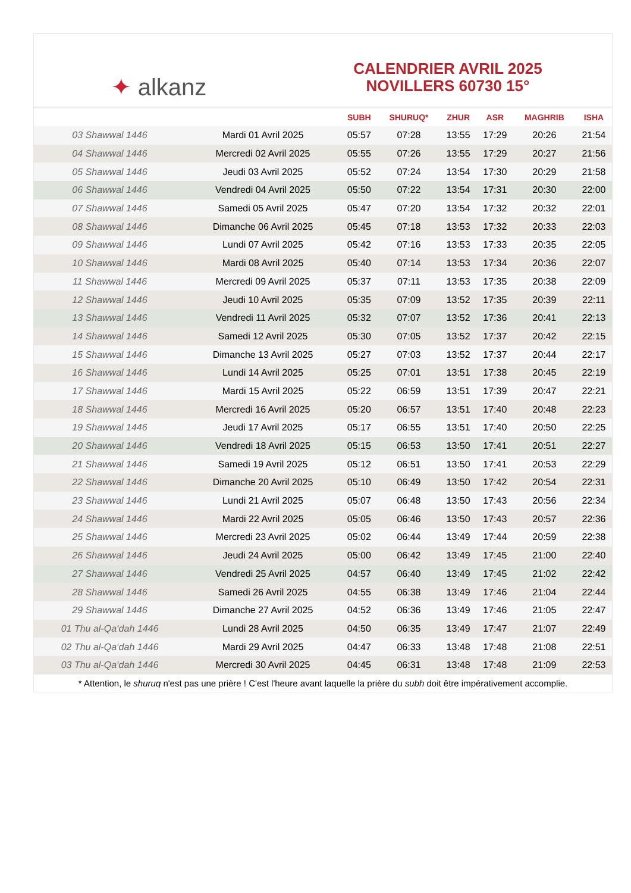✦ alkanz
CALENDRIER AVRIL 2025
NOVILLERS 60730 15°
| | | SUBH | SHURUQ* | ZHUR | ASR | MAGHRIB | ISHA |
| --- | --- | --- | --- | --- | --- | --- | --- |
| 03 Shawwal 1446 | Mardi 01 Avril 2025 | 05:57 | 07:28 | 13:55 | 17:29 | 20:26 | 21:54 |
| 04 Shawwal 1446 | Mercredi 02 Avril 2025 | 05:55 | 07:26 | 13:55 | 17:29 | 20:27 | 21:56 |
| 05 Shawwal 1446 | Jeudi 03 Avril 2025 | 05:52 | 07:24 | 13:54 | 17:30 | 20:29 | 21:58 |
| 06 Shawwal 1446 | Vendredi 04 Avril 2025 | 05:50 | 07:22 | 13:54 | 17:31 | 20:30 | 22:00 |
| 07 Shawwal 1446 | Samedi 05 Avril 2025 | 05:47 | 07:20 | 13:54 | 17:32 | 20:32 | 22:01 |
| 08 Shawwal 1446 | Dimanche 06 Avril 2025 | 05:45 | 07:18 | 13:53 | 17:32 | 20:33 | 22:03 |
| 09 Shawwal 1446 | Lundi 07 Avril 2025 | 05:42 | 07:16 | 13:53 | 17:33 | 20:35 | 22:05 |
| 10 Shawwal 1446 | Mardi 08 Avril 2025 | 05:40 | 07:14 | 13:53 | 17:34 | 20:36 | 22:07 |
| 11 Shawwal 1446 | Mercredi 09 Avril 2025 | 05:37 | 07:11 | 13:53 | 17:35 | 20:38 | 22:09 |
| 12 Shawwal 1446 | Jeudi 10 Avril 2025 | 05:35 | 07:09 | 13:52 | 17:35 | 20:39 | 22:11 |
| 13 Shawwal 1446 | Vendredi 11 Avril 2025 | 05:32 | 07:07 | 13:52 | 17:36 | 20:41 | 22:13 |
| 14 Shawwal 1446 | Samedi 12 Avril 2025 | 05:30 | 07:05 | 13:52 | 17:37 | 20:42 | 22:15 |
| 15 Shawwal 1446 | Dimanche 13 Avril 2025 | 05:27 | 07:03 | 13:52 | 17:37 | 20:44 | 22:17 |
| 16 Shawwal 1446 | Lundi 14 Avril 2025 | 05:25 | 07:01 | 13:51 | 17:38 | 20:45 | 22:19 |
| 17 Shawwal 1446 | Mardi 15 Avril 2025 | 05:22 | 06:59 | 13:51 | 17:39 | 20:47 | 22:21 |
| 18 Shawwal 1446 | Mercredi 16 Avril 2025 | 05:20 | 06:57 | 13:51 | 17:40 | 20:48 | 22:23 |
| 19 Shawwal 1446 | Jeudi 17 Avril 2025 | 05:17 | 06:55 | 13:51 | 17:40 | 20:50 | 22:25 |
| 20 Shawwal 1446 | Vendredi 18 Avril 2025 | 05:15 | 06:53 | 13:50 | 17:41 | 20:51 | 22:27 |
| 21 Shawwal 1446 | Samedi 19 Avril 2025 | 05:12 | 06:51 | 13:50 | 17:41 | 20:53 | 22:29 |
| 22 Shawwal 1446 | Dimanche 20 Avril 2025 | 05:10 | 06:49 | 13:50 | 17:42 | 20:54 | 22:31 |
| 23 Shawwal 1446 | Lundi 21 Avril 2025 | 05:07 | 06:48 | 13:50 | 17:43 | 20:56 | 22:34 |
| 24 Shawwal 1446 | Mardi 22 Avril 2025 | 05:05 | 06:46 | 13:50 | 17:43 | 20:57 | 22:36 |
| 25 Shawwal 1446 | Mercredi 23 Avril 2025 | 05:02 | 06:44 | 13:49 | 17:44 | 20:59 | 22:38 |
| 26 Shawwal 1446 | Jeudi 24 Avril 2025 | 05:00 | 06:42 | 13:49 | 17:45 | 21:00 | 22:40 |
| 27 Shawwal 1446 | Vendredi 25 Avril 2025 | 04:57 | 06:40 | 13:49 | 17:45 | 21:02 | 22:42 |
| 28 Shawwal 1446 | Samedi 26 Avril 2025 | 04:55 | 06:38 | 13:49 | 17:46 | 21:04 | 22:44 |
| 29 Shawwal 1446 | Dimanche 27 Avril 2025 | 04:52 | 06:36 | 13:49 | 17:46 | 21:05 | 22:47 |
| 01 Thu al-Qa‘dah 1446 | Lundi 28 Avril 2025 | 04:50 | 06:35 | 13:49 | 17:47 | 21:07 | 22:49 |
| 02 Thu al-Qa‘dah 1446 | Mardi 29 Avril 2025 | 04:47 | 06:33 | 13:48 | 17:48 | 21:08 | 22:51 |
| 03 Thu al-Qa‘dah 1446 | Mercredi 30 Avril 2025 | 04:45 | 06:31 | 13:48 | 17:48 | 21:09 | 22:53 |
* Attention, le shuruq n'est pas une prière ! C'est l'heure avant laquelle la prière du subh doit être impérativement accomplie.